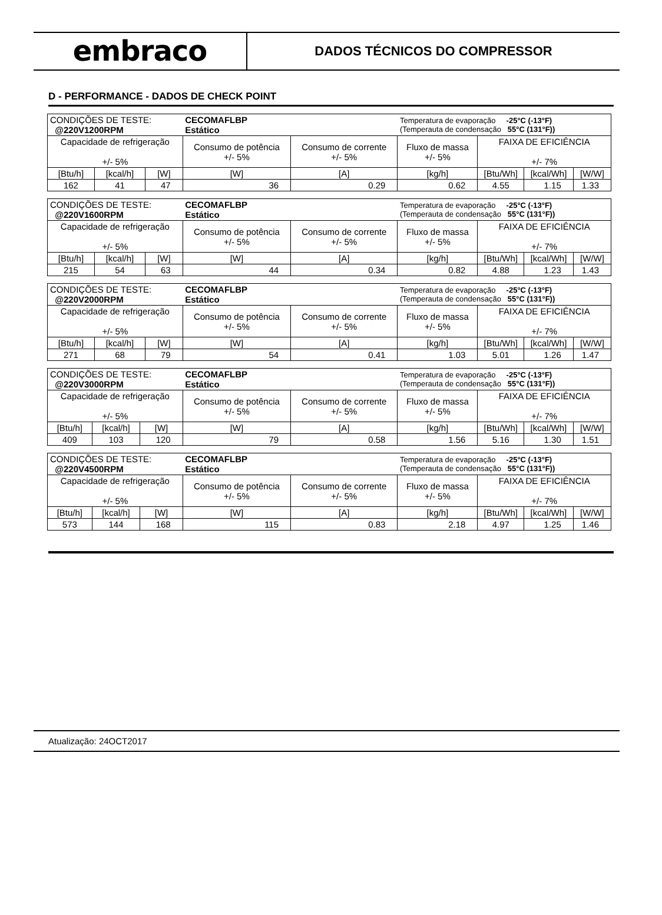embraco
DADOS TÉCNICOS DO COMPRESSOR
D - PERFORMANCE - DADOS DE CHECK POINT
| CONDIÇÕES DE TESTE: @220V1200RPM | | | CECOMAFLBP Estático | | Temperatura de evaporação -25°C (-13°F) (Temperauta de condensação 55°C (131°F)) | | | |
| Capacidade de refrigeração +/- 5% | | | Consumo de potência +/- 5% | Consumo de corrente +/- 5% | Fluxo de massa +/- 5% | FAIXA DE EFICIÊNCIA +/- 7% | | |
| [Btu/h] | [kcal/h] | [W] | [W] | [A] | [kg/h] | [Btu/Wh] | [kcal/Wh] | [W/W] |
| 162 | 41 | 47 | 36 | 0.29 | 0.62 | 4.55 | 1.15 | 1.33 |
| CONDIÇÕES DE TESTE: @220V1600RPM | | | CECOMAFLBP Estático | | Temperatura de evaporação -25°C (-13°F) (Temperauta de condensação 55°C (131°F)) | | | |
| Capacidade de refrigeração +/- 5% | | | Consumo de potência +/- 5% | Consumo de corrente +/- 5% | Fluxo de massa +/- 5% | FAIXA DE EFICIÊNCIA +/- 7% | | |
| [Btu/h] | [kcal/h] | [W] | [W] | [A] | [kg/h] | [Btu/Wh] | [kcal/Wh] | [W/W] |
| 215 | 54 | 63 | 44 | 0.34 | 0.82 | 4.88 | 1.23 | 1.43 |
| CONDIÇÕES DE TESTE: @220V2000RPM | | | CECOMAFLBP Estático | | Temperatura de evaporação -25°C (-13°F) (Temperauta de condensação 55°C (131°F)) | | | |
| Capacidade de refrigeração +/- 5% | | | Consumo de potência +/- 5% | Consumo de corrente +/- 5% | Fluxo de massa +/- 5% | FAIXA DE EFICIÊNCIA +/- 7% | | |
| [Btu/h] | [kcal/h] | [W] | [W] | [A] | [kg/h] | [Btu/Wh] | [kcal/Wh] | [W/W] |
| 271 | 68 | 79 | 54 | 0.41 | 1.03 | 5.01 | 1.26 | 1.47 |
| CONDIÇÕES DE TESTE: @220V3000RPM | | | CECOMAFLBP Estático | | Temperatura de evaporação -25°C (-13°F) (Temperauta de condensação 55°C (131°F)) | | | |
| Capacidade de refrigeração +/- 5% | | | Consumo de potência +/- 5% | Consumo de corrente +/- 5% | Fluxo de massa +/- 5% | FAIXA DE EFICIÊNCIA +/- 7% | | |
| [Btu/h] | [kcal/h] | [W] | [W] | [A] | [kg/h] | [Btu/Wh] | [kcal/Wh] | [W/W] |
| 409 | 103 | 120 | 79 | 0.58 | 1.56 | 5.16 | 1.30 | 1.51 |
| CONDIÇÕES DE TESTE: @220V4500RPM | | | CECOMAFLBP Estático | | Temperatura de evaporação -25°C (-13°F) (Temperauta de condensação 55°C (131°F)) | | | |
| Capacidade de refrigeração +/- 5% | | | Consumo de potência +/- 5% | Consumo de corrente +/- 5% | Fluxo de massa +/- 5% | FAIXA DE EFICIÊNCIA +/- 7% | | |
| [Btu/h] | [kcal/h] | [W] | [W] | [A] | [kg/h] | [Btu/Wh] | [kcal/Wh] | [W/W] |
| 573 | 144 | 168 | 115 | 0.83 | 2.18 | 4.97 | 1.25 | 1.46 |
Atualização: 24OCT2017